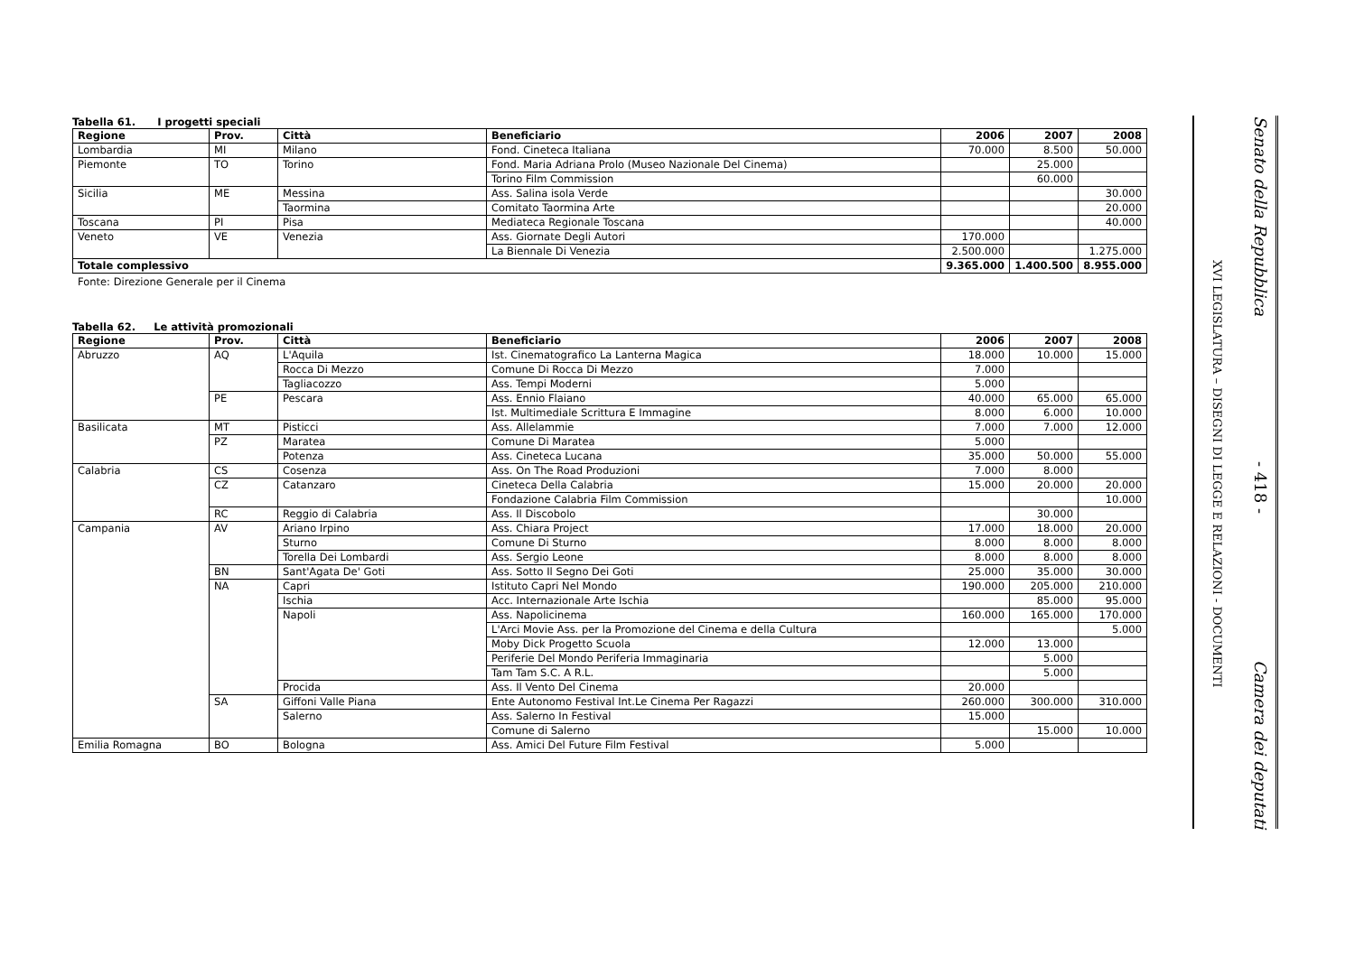Tabella 61. I progetti speciali
| Regione | Prov. | Città | Beneficiario | 2006 | 2007 | 2008 |
| --- | --- | --- | --- | --- | --- | --- |
| Lombardia | MI | Milano | Fond. Cineteca Italiana | 70.000 | 8.500 | 50.000 |
| Piemonte | TO | Torino | Fond. Maria Adriana Prolo (Museo Nazionale Del Cinema) | | 25.000 | |
| | | | Torino Film Commission | | 60.000 | |
| Sicilia | ME | Messina | Ass. Salina isola Verde | | | 30.000 |
| | | Taormina | Comitato Taormina Arte | | | 20.000 |
| Toscana | PI | Pisa | Mediateca Regionale Toscana | | | 40.000 |
| Veneto | VE | Venezia | Ass. Giornate Degli Autori | 170.000 | | |
| | | | La Biennale Di Venezia | 2.500.000 | | 1.275.000 |
| Totale complessivo | | | | 9.365.000 | 1.400.500 | 8.955.000 |
Fonte: Direzione Generale per il Cinema
Tabella 62. Le attività promozionali
| Regione | Prov. | Città | Beneficiario | 2006 | 2007 | 2008 |
| --- | --- | --- | --- | --- | --- | --- |
| Abruzzo | AQ | L'Aquila | Ist. Cinematografico La Lanterna Magica | 18.000 | 10.000 | 15.000 |
| | | Rocca Di Mezzo | Comune Di Rocca Di Mezzo | 7.000 | | |
| | | Tagliacozzo | Ass. Tempi Moderni | 5.000 | | |
| | PE | Pescara | Ass. Ennio Flaiano | 40.000 | 65.000 | 65.000 |
| | | | Ist. Multimediale Scrittura E Immagine | 8.000 | 6.000 | 10.000 |
| Basilicata | MT | Pisticci | Ass. Allelammie | 7.000 | 7.000 | 12.000 |
| | PZ | Maratea | Comune Di Maratea | 5.000 | | |
| | | Potenza | Ass. Cineteca Lucana | 35.000 | 50.000 | 55.000 |
| Calabria | CS | Cosenza | Ass. On The Road Produzioni | 7.000 | 8.000 | |
| | CZ | Catanzaro | Cineteca Della Calabria | 15.000 | 20.000 | 20.000 |
| | | | Fondazione Calabria Film Commission | | | 10.000 |
| | RC | Reggio di Calabria | Ass. Il Discobolo | | 30.000 | |
| Campania | AV | Ariano Irpino | Ass. Chiara Project | 17.000 | 18.000 | 20.000 |
| | | Sturno | Comune Di Sturno | 8.000 | 8.000 | 8.000 |
| | | Torella Dei Lombardi | Ass. Sergio Leone | 8.000 | 8.000 | 8.000 |
| | BN | Sant'Agata De' Goti | Ass. Sotto Il Segno Dei Goti | 25.000 | 35.000 | 30.000 |
| | NA | Capri | Istituto Capri Nel Mondo | 190.000 | 205.000 | 210.000 |
| | | Ischia | Acc. Internazionale Arte Ischia | | 85.000 | 95.000 |
| | | Napoli | Ass. Napolicinema | 160.000 | 165.000 | 170.000 |
| | | | L'Arci Movie Ass. per la Promozione del Cinema e della Cultura | | | 5.000 |
| | | | Moby Dick Progetto Scuola | 12.000 | 13.000 | |
| | | | Periferie Del Mondo Periferia Immaginaria | | 5.000 | |
| | | | Tam Tam S.C. A R.L. | | 5.000 | |
| | | Procida | Ass. Il Vento Del Cinema | 20.000 | | |
| | SA | Giffoni Valle Piana | Ente Autonomo Festival Int.Le Cinema Per Ragazzi | 260.000 | 300.000 | 310.000 |
| | | Salerno | Ass. Salerno In Festival | 15.000 | | |
| | | | Comune di Salerno | | 15.000 | 10.000 |
| Emilia Romagna | BO | Bologna | Ass. Amici Del Future Film Festival | 5.000 | | |
XVI LEGISLATURA – DISEGNI DI LEGGE E RELAZIONI - DOCUMENTI
Senato della Repubblica - 418 - Camera dei deputati